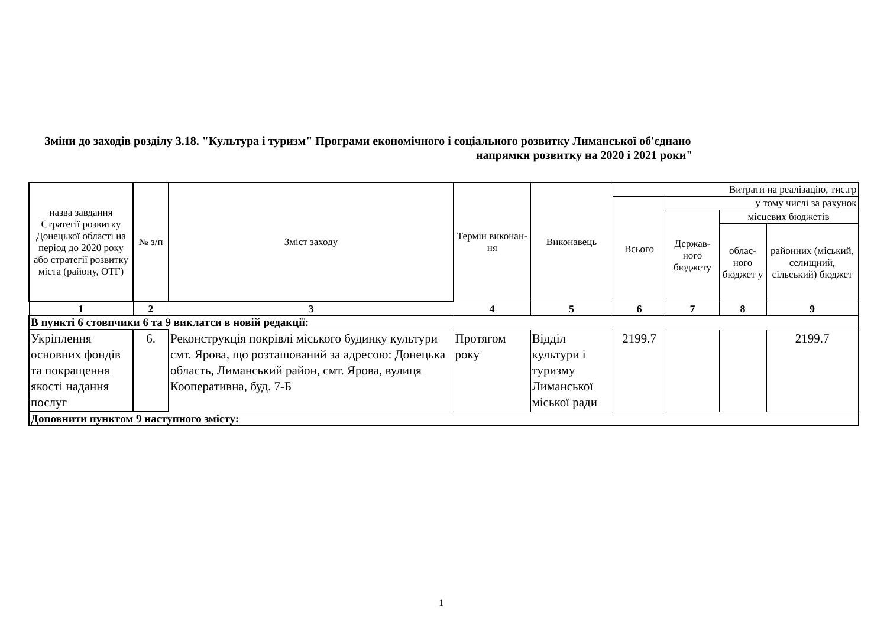Зміни до заходів розділу 3.18. "Культура і туризм" Програми економічного і соціального розвитку Лиманської об'єднано
напрямки розвитку на 2020 і 2021 роки"
| назва завдання Стратегії розвитку Донецької області на період до 2020 року або стратегії розвитку міста (району, ОТГ) | № з/п | Зміст заходу | Термін виконан-ня | Виконавець | Витрати на реалізацію, тис.гр | | | |
| --- | --- | --- | --- | --- | --- | --- | --- | --- |
| | | | | | Всього | у тому числі за рахунок | | |
| | | | | | | Держав-ного бюджету | місцевих бюджетів | |
| | | | | | | | облас-ного бюджет у | районних (міський, селищний, сільський) бюджет |
| 1 | 2 | 3 | 4 | 5 | 6 | 7 | 8 | 9 |
| В пункті 6 стовпчики 6 та 9 виклатси в новій редакції: | | | | | | | | |
| Укріплення основних фондів та покращення якості надання послуг | 6. | Реконструкція покрівлі міського будинку культури смт. Ярова, що розташований за адресою: Донецька область, Лиманський район, смт. Ярова, вулиця Кооперативна, буд. 7-Б | Протягом року | Відділ культури і туризму Лиманської міської ради | 2199.7 | | | 2199.7 |
| Доповнити пунктом 9 наступного змісту: | | | | | | | | |
1